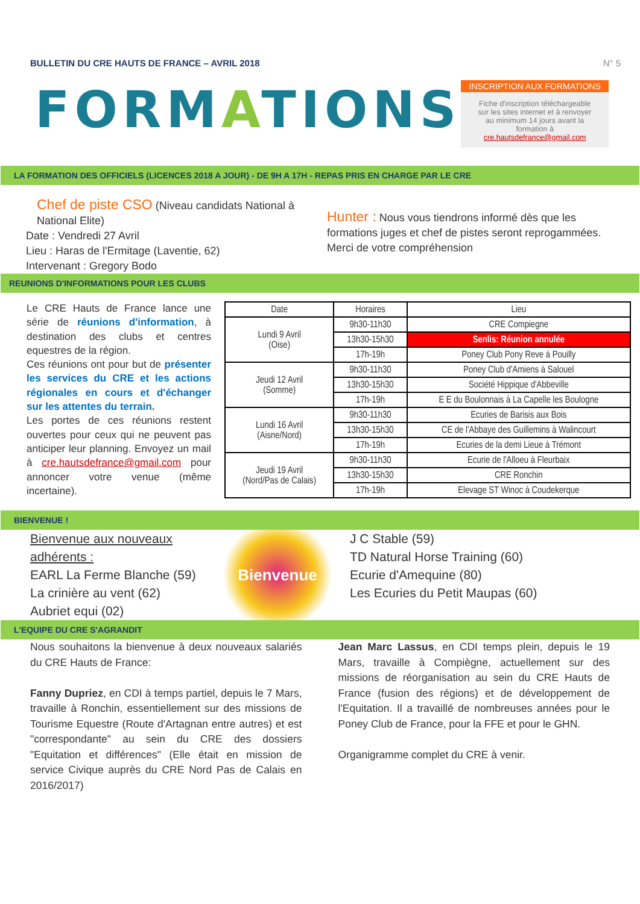BULLETIN DU CRE HAUTS DE FRANCE – AVRIL 2018
N° 5
FORMATIONS
INSCRIPTION AUX FORMATIONS
Fiche d'inscription téléchargeable sur les sites internet et à renvoyer au minimum 14 jours avant la formation à cre.hautsdefrance@gmail.com
LA FORMATION DES OFFICIELS (LICENCES 2018 A JOUR) - DE 9H A 17H - REPAS PRIS EN CHARGE PAR LE CRE
Chef de piste CSO (Niveau candidats National à National Elite)
Date : Vendredi 27 Avril
Lieu : Haras de l'Ermitage (Laventie, 62)
Intervenant : Gregory Bodo
Hunter : Nous vous tiendrons informé dès que les formations juges et chef de pistes seront reprogammées. Merci de votre compréhension
REUNIONS D'INFORMATIONS POUR LES CLUBS
Le CRE Hauts de France lance une série de réunions d'information, à destination des clubs et centres equestres de la région.
Ces réunions ont pour but de présenter les services du CRE et les actions régionales en cours et d'échanger sur les attentes du terrain.
Les portes de ces réunions restent ouvertes pour ceux qui ne peuvent pas anticiper leur planning. Envoyez un mail à cre.hautsdefrance@gmail.com pour annoncer votre venue (même incertaine).
| Date | Horaires | Lieu |
| --- | --- | --- |
| Lundi 9 Avril (Oise) | 9h30-11h30 | CRE Compiegne |
| | 13h30-15h30 | Senlis: Réunion annulée |
| | 17h-19h | Poney Club Pony Reve à Pouilly |
| Jeudi 12 Avril (Somme) | 9h30-11h30 | Poney Club d'Amiens à Salouel |
| | 13h30-15h30 | Société Hippique d'Abbeville |
| | 17h-19h | E E du Boulonnais à La Capelle les Boulogne |
| Lundi 16 Avril (Aisne/Nord) | 9h30-11h30 | Ecuries de Barisis aux Bois |
| | 13h30-15h30 | CE de l'Abbaye des Guillemins à Walincourt |
| | 17h-19h | Ecuries de la demi Lieue à Trémont |
| Jeudi 19 Avril (Nord/Pas de Calais) | 9h30-11h30 | Ecurie de l'Alloeu à Fleurbaix |
| | 13h30-15h30 | CRE Ronchin |
| | 17h-19h | Elevage ST Winoc à Coudekerque |
BIENVENUE !
Bienvenue aux nouveaux adhérents :
EARL La Ferme Blanche (59)
La crinière au vent (62)
Aubriet equi (02)
Bienvenue
J C Stable (59)
TD Natural Horse Training (60)
Ecurie d'Amequine (80)
Les Ecuries du Petit Maupas (60)
L'EQUIPE DU CRE S'AGRANDIT
Nous souhaitons la bienvenue à deux nouveaux salariés du CRE Hauts de France:
Fanny Dupriez, en CDI à temps partiel, depuis le 7 Mars, travaille à Ronchin, essentiellement sur des missions de Tourisme Equestre (Route d'Artagnan entre autres) et est "correspondante" au sein du CRE des dossiers "Equitation et différences" (Elle était en mission de service Civique auprès du CRE Nord Pas de Calais en 2016/2017)
Jean Marc Lassus, en CDI temps plein, depuis le 19 Mars, travaille à Compiègne, actuellement sur des missions de réorganisation au sein du CRE Hauts de France (fusion des régions) et de développement de l'Equitation. Il a travaillé de nombreuses années pour le Poney Club de France, pour la FFE et pour le GHN.
Organigramme complet du CRE à venir.